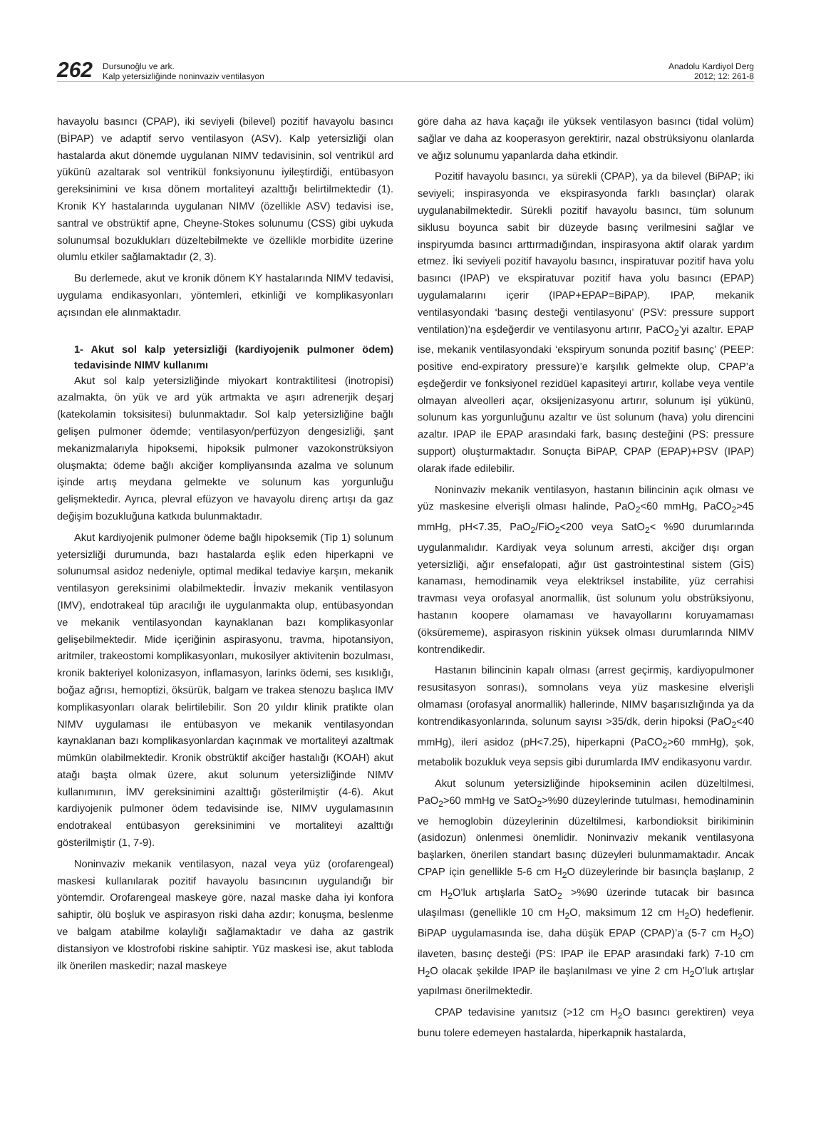262
Dursunoğlu ve ark.
Kalp yetersizliğinde noninvaziv ventilasyon
Anadolu Kardiyol Derg
2012; 12: 261-8
havayolu basıncı (CPAP), iki seviyeli (bilevel) pozitif havayolu basıncı (BİPAP) ve adaptif servo ventilasyon (ASV). Kalp yetersizliği olan hastalarda akut dönemde uygulanan NIMV tedavisinin, sol ventrikül ard yükünü azaltarak sol ventrikül fonksiyonunu iyileştirdiği, entübasyon gereksinimini ve kısa dönem mortaliteyi azalttığı belirtilmektedir (1). Kronik KY hastalarında uygulanan NIMV (özellikle ASV) tedavisi ise, santral ve obstrüktif apne, Cheyne-Stokes solunumu (CSS) gibi uykuda solunumsal bozuklukları düzeltebilmekte ve özellikle morbidite üzerine olumlu etkiler sağlamaktadır (2, 3).
Bu derlemede, akut ve kronik dönem KY hastalarında NIMV tedavisi, uygulama endikasyonları, yöntemleri, etkinliği ve komplikasyonları açısından ele alınmaktadır.
1- Akut sol kalp yetersizliği (kardiyojenik pulmoner ödem) tedavisinde NIMV kullanımı
Akut sol kalp yetersizliğinde miyokart kontraktilitesi (inotropisi) azalmakta, ön yük ve ard yük artmakta ve aşırı adrenerjik deşarj (katekolamin toksisitesi) bulunmaktadır. Sol kalp yetersizliğine bağlı gelişen pulmoner ödemde; ventilasyon/perfüzyon dengesizliği, şant mekanizmalarıyla hipoksemi, hipoksik pulmoner vazokonstrüksiyon oluşmakta; ödeme bağlı akciğer kompliyansında azalma ve solunum işinde artış meydana gelmekte ve solunum kas yorgunluğu gelişmektedir. Ayrıca, plevral efüzyon ve havayolu direnç artışı da gaz değişim bozukluğuna katkıda bulunmaktadır.
Akut kardiyojenik pulmoner ödeme bağlı hipoksemik (Tip 1) solunum yetersizliği durumunda, bazı hastalarda eşlik eden hiperkapni ve solunumsal asidoz nedeniyle, optimal medikal tedaviye karşın, mekanik ventilasyon gereksinimi olabilmektedir. İnvaziv mekanik ventilasyon (IMV), endotrakeal tüp aracılığı ile uygulanmakta olup, entübasyondan ve mekanik ventilasyondan kaynaklanan bazı komplikasyonlar gelişebilmektedir. Mide içeriğinin aspirasyonu, travma, hipotansiyon, aritmiler, trakeostomi komplikasyonları, mukosilyer aktivitenin bozulması, kronik bakteriyel kolonizasyon, inflamasyon, larinks ödemi, ses kısıklığı, boğaz ağrısı, hemoptizi, öksürük, balgam ve trakea stenozu başlıca IMV komplikasyonları olarak belirtilebilir. Son 20 yıldır klinik pratikte olan NIMV uygulaması ile entübasyon ve mekanik ventilasyondan kaynaklanan bazı komplikasyonlardan kaçınmak ve mortaliteyi azaltmak mümkün olabilmektedir. Kronik obstrüktif akciğer hastalığı (KOAH) akut atağı başta olmak üzere, akut solunum yetersizliğinde NIMV kullanımının, İMV gereksinimini azalttığı gösterilmiştir (4-6). Akut kardiyojenik pulmoner ödem tedavisinde ise, NIMV uygulamasının endotrakeal entübasyon gereksinimini ve mortaliteyi azalttığı gösterilmiştir (1, 7-9).
Noninvaziv mekanik ventilasyon, nazal veya yüz (orofarengeal) maskesi kullanılarak pozitif havayolu basıncının uygulandığı bir yöntemdir. Orofarengeal maskeye göre, nazal maske daha iyi konfora sahiptir, ölü boşluk ve aspirasyon riski daha azdır; konuşma, beslenme ve balgam atabilme kolaylığı sağlamaktadır ve daha az gastrik distansiyon ve klostrofobi riskine sahiptir. Yüz maskesi ise, akut tabloda ilk önerilen maskedir; nazal maskeye
göre daha az hava kaçağı ile yüksek ventilasyon basıncı (tidal volüm) sağlar ve daha az kooperasyon gerektirir, nazal obstrüksiyonu olanlarda ve ağız solunumu yapanlarda daha etkindir.
Pozitif havayolu basıncı, ya sürekli (CPAP), ya da bilevel (BiPAP; iki seviyeli; inspirasyonda ve ekspirasyonda farklı basınçlar) olarak uygulanabilmektedir. Sürekli pozitif havayolu basıncı, tüm solunum siklusu boyunca sabit bir düzeyde basınç verilmesini sağlar ve inspiryumda basıncı arttırmadığından, inspirasyona aktif olarak yardım etmez. İki seviyeli pozitif havayolu basıncı, inspiratuvar pozitif hava yolu basıncı (IPAP) ve ekspiratuvar pozitif hava yolu basıncı (EPAP) uygulamalarını içerir (IPAP+EPAP=BiPAP). IPAP, mekanik ventilasyondaki ‘basınç desteği ventilasyonu’ (PSV: pressure support ventilation)’na eşdeğerdir ve ventilasyonu artırır, PaCO<sub>2</sub>’yi azaltır. EPAP ise, mekanik ventilasyondaki ‘ekspiryum sonunda pozitif basınç’ (PEEP: positive end-expiratory pressure)’e karşılık gelmekte olup, CPAP’a eşdeğerdir ve fonksiyonel rezidüel kapasiteyi artırır, kollabe veya ventile olmayan alveolleri açar, oksijenizasyonu artırır, solunum işi yükünü, solunum kas yorgunluğunu azaltır ve üst solunum (hava) yolu direncini azaltır. IPAP ile EPAP arasındaki fark, basınç desteğini (PS: pressure support) oluşturmaktadır. Sonuçta BiPAP, CPAP (EPAP)+PSV (IPAP) olarak ifade edilebilir.
Noninvaziv mekanik ventilasyon, hastanın bilincinin açık olması ve yüz maskesine elverişli olması halinde, PaO<sub>2</sub><60 mmHg, PaCO<sub>2</sub>>45 mmHg, pH<7.35, PaO<sub>2</sub>/FiO<sub>2</sub><200 veya SatO<sub>2</sub>< %90 durumlarında uygulanmalıdır. Kardiyak veya solunum arresti, akciğer dışı organ yetersizliği, ağır ensefalopati, ağır üst gastrointestinal sistem (GİS) kanaması, hemodinamik veya elektriksel instabilite, yüz cerrahisi travması veya orofasyal anormallik, üst solunum yolu obstrüksiyonu, hastanın koopere olamaması ve havayollarını koruyamaması (öksürememe), aspirasyon riskinin yüksek olması durumlarında NIMV kontrendikedir.
Hastanın bilincinin kapalı olması (arrest geçirmiş, kardiyopulmoner resusitasyon sonrası), somnolans veya yüz maskesine elverişli olmaması (orofasyal anormallik) hallerinde, NIMV başarısızlığında ya da kontrendikasyonlarında, solunum sayısı >35/dk, derin hipoksi (PaO<sub>2</sub><40 mmHg), ileri asidoz (pH<7.25), hiperkapni (PaCO<sub>2</sub>>60 mmHg), şok, metabolik bozukluk veya sepsis gibi durumlarda IMV endikasyonu vardır.
Akut solunum yetersizliğinde hipokseminin acilen düzeltilmesi, PaO<sub>2</sub>>60 mmHg ve SatO<sub>2</sub>>%90 düzeylerinde tutulması, hemodinaminin ve hemoglobin düzeylerinin düzeltilmesi, karbondioksit birikiminin (asidozun) önlenmesi önemlidir. Noninvaziv mekanik ventilasyona başlarken, önerilen standart basınç düzeyleri bulunmamaktadır. Ancak CPAP için genellikle 5-6 cm H<sub>2</sub>O düzeylerinde bir basınçla başlanıp, 2 cm H<sub>2</sub>O’luk artışlarla SatO<sub>2</sub> >%90 üzerinde tutacak bir basınca ulaşılması (genellikle 10 cm H<sub>2</sub>O, maksimum 12 cm H<sub>2</sub>O) hedeflenir. BiPAP uygulamasında ise, daha düşük EPAP (CPAP)’a (5-7 cm H<sub>2</sub>O) ilaveten, basınç desteği (PS: IPAP ile EPAP arasındaki fark) 7-10 cm H<sub>2</sub>O olacak şekilde IPAP ile başlanılması ve yine 2 cm H<sub>2</sub>O’luk artışlar yapılması önerilmektedir.
CPAP tedavisine yanıtsız (>12 cm H<sub>2</sub>O basıncı gerektiren) veya bunu tolere edemeyen hastalarda, hiperkapnik hastalarda,